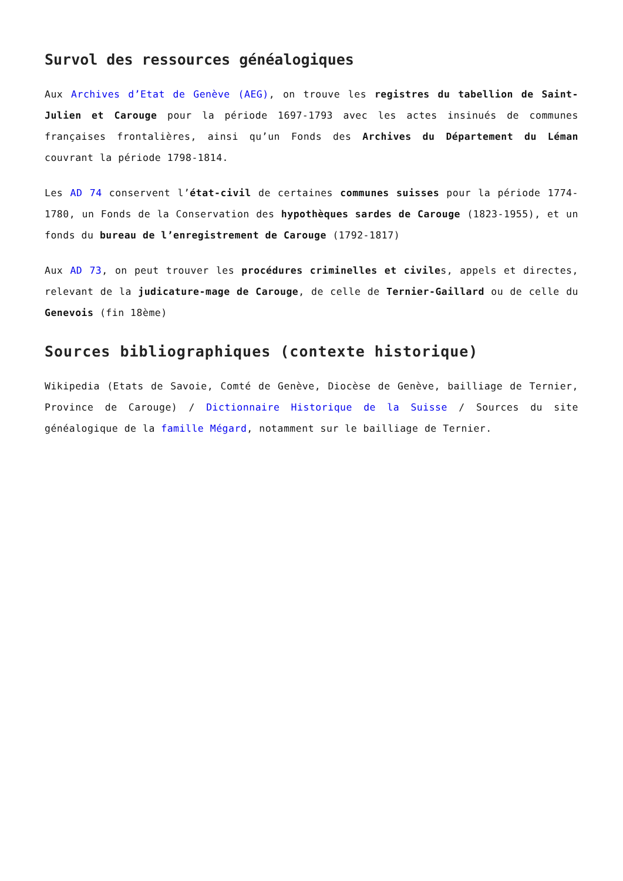Survol des ressources généalogiques
Aux Archives d’Etat de Genève (AEG), on trouve les registres du tabellion de Saint-Julien et Carouge pour la période 1697-1793 avec les actes insinués de communes françaises frontalières, ainsi qu’un Fonds des Archives du Département du Léman couvrant la période 1798-1814.
Les AD 74 conservent l’état-civil de certaines communes suisses pour la période 1774-1780, un Fonds de la Conservation des hypothèques sardes de Carouge (1823-1955), et un fonds du bureau de l’enregistrement de Carouge (1792-1817)
Aux AD 73, on peut trouver les procédures criminelles et civiles, appels et directes, relevant de la judicature-mage de Carouge, de celle de Ternier-Gaillard ou de celle du Genevois (fin 18ème)
Sources bibliographiques (contexte historique)
Wikipedia (Etats de Savoie, Comté de Genève, Diocèse de Genève, bailliage de Ternier, Province de Carouge) / Dictionnaire Historique de la Suisse / Sources du site généalogique de la famille Mégard, notamment sur le bailliage de Ternier.